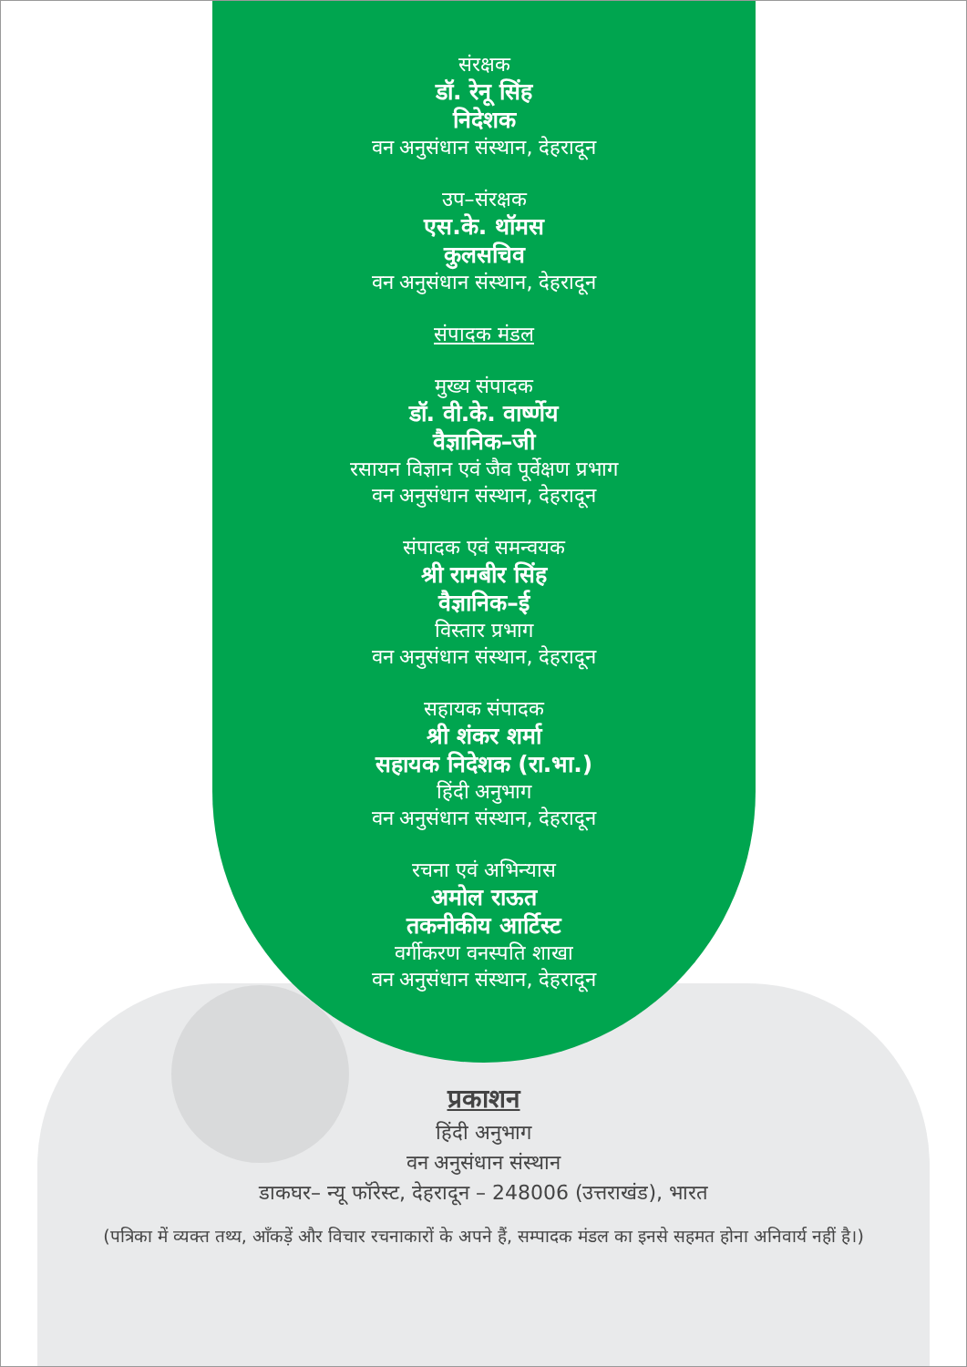संरक्षक
डॉ. रेनू सिंह
निदेशक
वन अनुसंधान संस्थान, देहरादून
उप–संरक्षक
एस.के. थॉमस
कुलसचिव
वन अनुसंधान संस्थान, देहरादून
संपादक मंडल
मुख्य संपादक
डॉ. वी.के. वार्ष्णेय
वैज्ञानिक–जी
रसायन विज्ञान एवं जैव पूर्वेक्षण प्रभाग
वन अनुसंधान संस्थान, देहरादून
संपादक एवं समन्वयक
श्री रामबीर सिंह
वैज्ञानिक–ई
विस्तार प्रभाग
वन अनुसंधान संस्थान, देहरादून
सहायक संपादक
श्री शंकर शर्मा
सहायक निदेशक (रा.भा.)
हिंदी अनुभाग
वन अनुसंधान संस्थान, देहरादून
रचना एवं अभिन्यास
अमोल राऊत
तकनीकीय आर्टिस्ट
वर्गीकरण वनस्पति शाखा
वन अनुसंधान संस्थान, देहरादून
प्रकाशन
हिंदी अनुभाग
वन अनुसंधान संस्थान
डाकघर– न्यू फॉरेस्ट, देहरादून – 248006 (उत्तराखंड), भारत
(पत्रिका में व्यक्त तथ्य, आँकड़ें और विचार रचनाकारों के अपने हैं, सम्पादक मंडल का इनसे सहमत होना अनिवार्य नहीं है।)